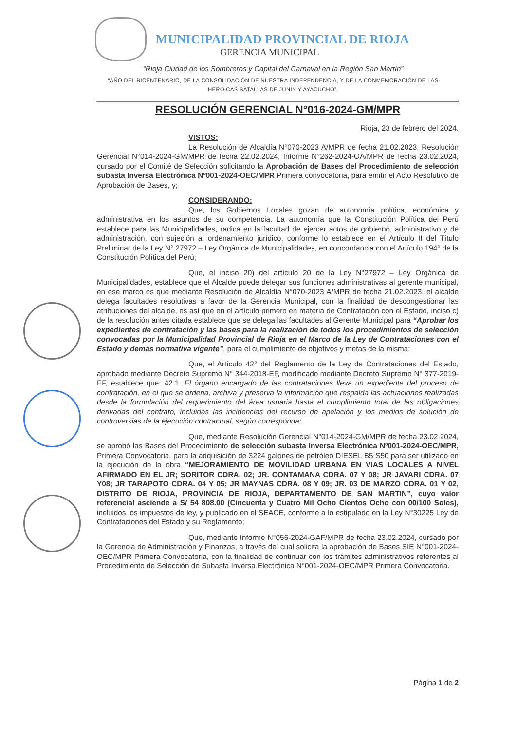MUNICIPALIDAD PROVINCIAL DE RIOJA
GERENCIA MUNICIPAL
“Rioja Ciudad de los Sombreros y Capital del Carnaval en la Región San Martín”
“AÑO DEL BICENTENARIO, DE LA CONSOLIDACIÓN DE NUESTRA INDEPENDENCIA, Y DE LA CONMEMORACIÓN DE LAS HEROICAS BATALLAS DE JUNÍN Y AYACUCHO”.
RESOLUCIÓN GERENCIAL N°016-2024-GM/MPR
Rioja, 23 de febrero del 2024.
VISTOS:
La Resolución de Alcaldía N°070-2023 A/MPR de fecha 21.02.2023, Resolución Gerencial N°014-2024-GM/MPR de fecha 22.02.2024, Informe N°262-2024-OA/MPR de fecha 23.02.2024, cursado por el Comité de Selección solicitando la Aprobación de Bases del Procedimiento de selección subasta Inversa Electrónica Nº001-2024-OEC/MPR Primera convocatoria, para emitir el Acto Resolutivo de Aprobación de Bases, y;
CONSIDERANDO:
Que, los Gobiernos Locales gozan de autonomía política, económica y administrativa en los asuntos de su competencia. La autonomía que la Constitución Política del Perú establece para las Municipalidades, radica en la facultad de ejercer actos de gobierno, administrativo y de administración, con sujeción al ordenamiento jurídico, conforme lo establece en el Artículo II del Título Preliminar de la Ley N° 27972 – Ley Orgánica de Municipalidades, en concordancia con el Artículo 194° de la Constitución Política del Perú;
Que, el inciso 20) del artículo 20 de la Ley N°27972 – Ley Orgánica de Municipalidades, establece que el Alcalde puede delegar sus funciones administrativas al gerente municipal, en ese marco es que mediante Resolución de Alcaldía N°070-2023 A/MPR de fecha 21.02.2023, el alcalde delega facultades resolutivas a favor de la Gerencia Municipal, con la finalidad de descongestionar las atribuciones del alcalde, es así que en el artículo primero en materia de Contratación con el Estado, inciso c) de la resolución antes citada establece que se delega las facultades al Gerente Municipal para “Aprobar los expedientes de contratación y las bases para la realización de todos los procedimientos de selección convocadas por la Municipalidad Provincial de Rioja en el Marco de la Ley de Contrataciones con el Estado y demás normativa vigente”, para el cumplimiento de objetivos y metas de la misma;
Que, el Artículo 42° del Reglamento de la Ley de Contrataciones del Estado, aprobado mediante Decreto Supremo N° 344-2018-EF, modificado mediante Decreto Supremo N° 377-2019-EF, establece que: 42.1. El órgano encargado de las contrataciones lleva un expediente del proceso de contratación, en el que se ordena, archiva y preserva la información que respalda las actuaciones realizadas desde la formulación del requerimiento del área usuaria hasta el cumplimiento total de las obligaciones derivadas del contrato, incluidas las incidencias del recurso de apelación y los medios de solución de controversias de la ejecución contractual, según corresponda;
Que, mediante Resolución Gerencial N°014-2024-GM/MPR de fecha 23.02.2024, se aprobó las Bases del Procedimiento de selección subasta Inversa Electrónica Nº001-2024-OEC/MPR, Primera Convocatoria, para la adquisición de 3224 galones de petróleo DIESEL B5 S50 para ser utilizado en la ejecución de la obra “MEJORAMIENTO DE MOVILIDAD URBANA EN VIAS LOCALES A NIVEL AFIRMADO EN EL JR; SORITOR CDRA. 02; JR. CONTAMANA CDRA. 07 Y 08; JR JAVARI CDRA. 07 Y08; JR TARAPOTO CDRA. 04 Y 05; JR MAYNAS CDRA. 08 Y 09; JR. 03 DE MARZO CDRA. 01 Y 02, DISTRITO DE RIOJA, PROVINCIA DE RIOJA, DEPARTAMENTO DE SAN MARTIN”, cuyo valor referencial asciende a S/ 54 808.00 (Cincuenta y Cuatro Mil Ocho Cientos Ocho con 00/100 Soles), incluidos los impuestos de ley, y publicado en el SEACE, conforme a lo estipulado en la Ley N°30225 Ley de Contrataciones del Estado y su Reglamento;
Que, mediante Informe N°056-2024-GAF/MPR de fecha 23.02.2024, cursado por la Gerencia de Administración y Finanzas, a través del cual solicita la aprobación de Bases SIE N°001-2024-OEC/MPR Primera Convocatoria, con la finalidad de continuar con los trámites administrativos referentes al Procedimiento de Selección de Subasta Inversa Electrónica N°001-2024-OEC/MPR Primera Convocatoria.
Página 1 de 2